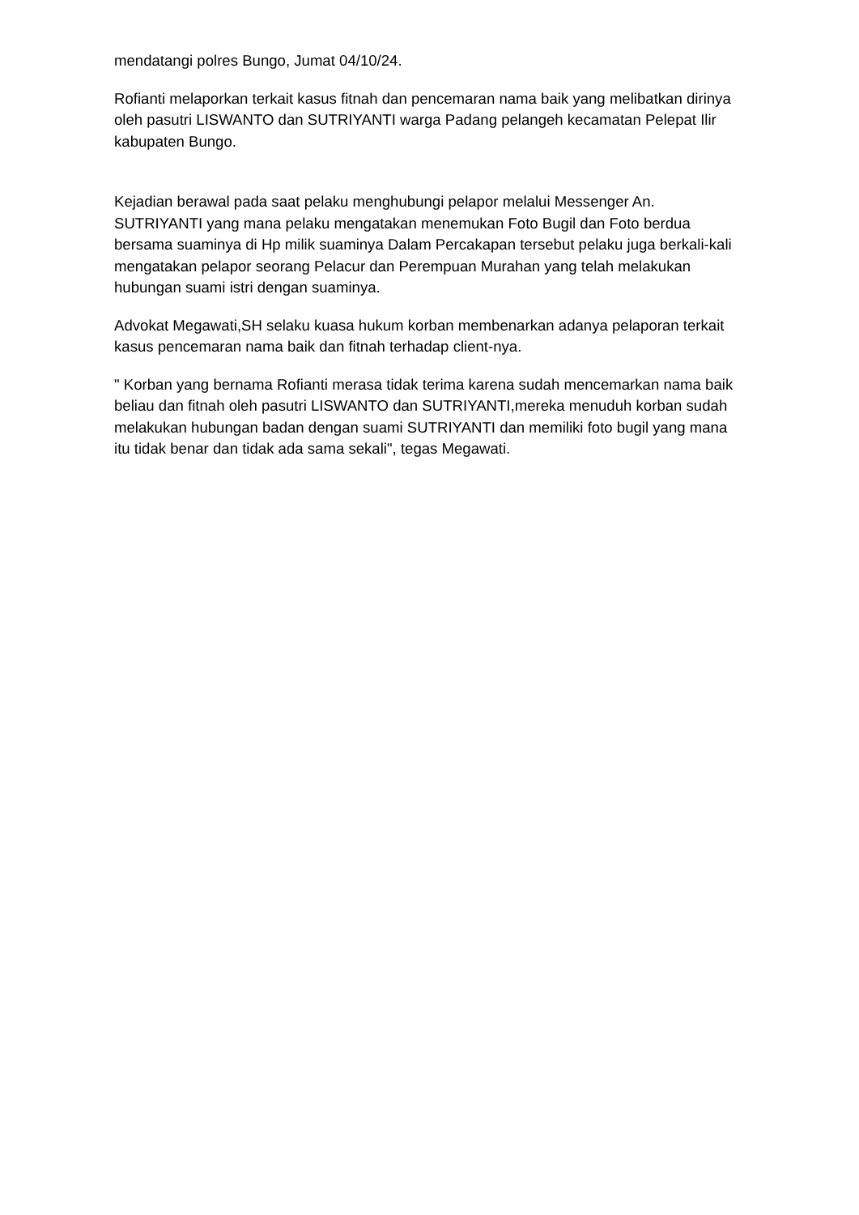mendatangi polres Bungo, Jumat 04/10/24.
Rofianti melaporkan terkait kasus fitnah dan pencemaran nama baik yang melibatkan dirinya oleh pasutri LISWANTO dan SUTRIYANTI warga Padang pelangeh kecamatan Pelepat Ilir kabupaten Bungo.
Kejadian berawal pada saat pelaku menghubungi pelapor melalui Messenger An. SUTRIYANTI yang mana pelaku mengatakan menemukan Foto Bugil dan Foto berdua bersama suaminya di Hp milik suaminya Dalam Percakapan tersebut pelaku juga berkali-kali mengatakan pelapor seorang Pelacur dan Perempuan Murahan yang telah melakukan hubungan suami istri dengan suaminya.
Advokat Megawati,SH selaku kuasa hukum korban membenarkan adanya pelaporan terkait kasus pencemaran nama baik dan fitnah terhadap client-nya.
" Korban yang bernama Rofianti merasa tidak terima karena sudah mencemarkan nama baik beliau dan fitnah oleh pasutri LISWANTO dan SUTRIYANTI,mereka menuduh korban sudah melakukan hubungan badan dengan suami SUTRIYANTI dan memiliki foto bugil yang mana itu tidak benar dan tidak ada sama sekali", tegas Megawati.